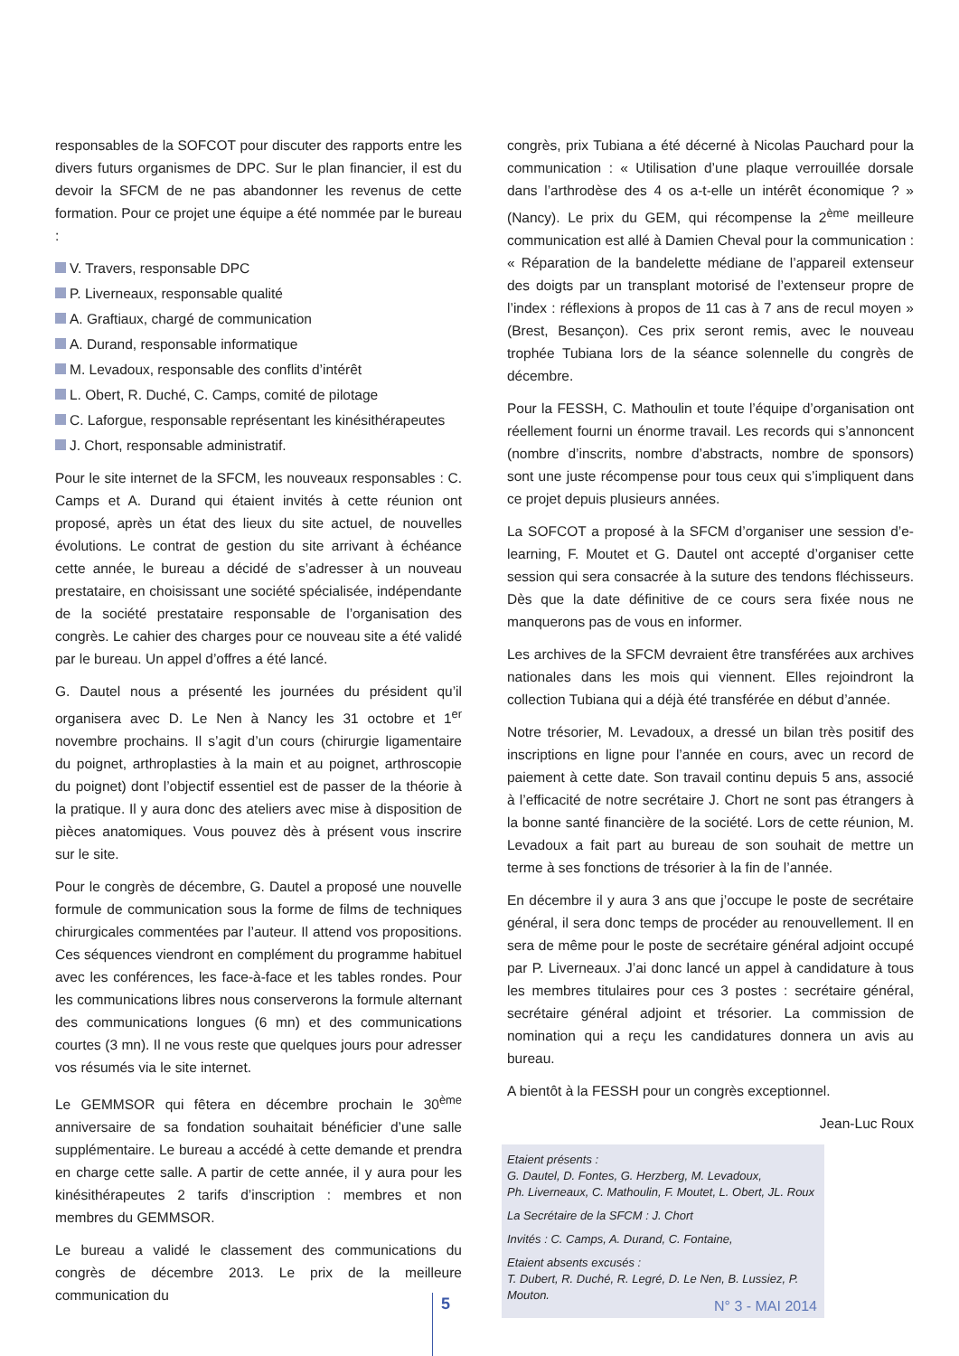responsables de la SOFCOT pour discuter des rapports entre les divers futurs organismes de DPC. Sur le plan financier, il est du devoir la SFCM de ne pas abandonner les revenus de cette formation. Pour ce projet une équipe a été nommée par le bureau :
V. Travers, responsable DPC
P. Liverneaux, responsable qualité
A. Graftiaux, chargé de communication
A. Durand, responsable informatique
M. Levadoux, responsable des conflits d’intérêt
L. Obert, R. Duché, C. Camps, comité de pilotage
C. Laforgue, responsable représentant les kinésithérapeutes
J. Chort, responsable administratif.
Pour le site internet de la SFCM, les nouveaux responsables : C. Camps et A. Durand qui étaient invités à cette réunion ont proposé, après un état des lieux du site actuel, de nouvelles évolutions. Le contrat de gestion du site arrivant à échéance cette année, le bureau a décidé de s’adresser à un nouveau prestataire, en choisissant une société spécialisée, indépendante de la société prestataire responsable de l’organisation des congrès. Le cahier des charges pour ce nouveau site a été validé par le bureau. Un appel d’offres a été lancé.
G. Dautel nous a présenté les journées du président qu’il organisera avec D. Le Nen à Nancy les 31 octobre et 1<sup>er</sup> novembre prochains. Il s’agit d’un cours (chirurgie ligamentaire du poignet, arthroplasties à la main et au poignet, arthroscopie du poignet) dont l’objectif essentiel est de passer de la théorie à la pratique. Il y aura donc des ateliers avec mise à disposition de pièces anatomiques. Vous pouvez dès à présent vous inscrire sur le site.
Pour le congrès de décembre, G. Dautel a proposé une nouvelle formule de communication sous la forme de films de techniques chirurgicales commentées par l’auteur. Il attend vos propositions. Ces séquences viendront en complément du programme habituel avec les conférences, les face-à-face et les tables rondes. Pour les communications libres nous conserverons la formule alternant des communications longues (6 mn) et des communications courtes (3 mn). Il ne vous reste que quelques jours pour adresser vos résumés via le site internet.
Le GEMMSOR qui fêtera en décembre prochain le 30<sup>ème</sup> anniversaire de sa fondation souhaitait bénéficier d’une salle supplémentaire. Le bureau a accédé à cette demande et prendra en charge cette salle. A partir de cette année, il y aura pour les kinésithérapeutes 2 tarifs d’inscription : membres et non membres du GEMMSOR.
Le bureau a validé le classement des communications du congrès de décembre 2013. Le prix de la meilleure communication du
congrès, prix Tubiana a été décerné à Nicolas Pauchard pour la communication : « Utilisation d’une plaque verrouillée dorsale dans l’arthrodèse des 4 os a-t-elle un intérêt économique ? » (Nancy). Le prix du GEM, qui récompense la 2<sup>ème</sup> meilleure communication est allé à Damien Cheval pour la communication : « Réparation de la bandelette médiane de l’appareil extenseur des doigts par un transplant motorisé de l’extenseur propre de l’index : réflexions à propos de 11 cas à 7 ans de recul moyen » (Brest, Besançon). Ces prix seront remis, avec le nouveau trophée Tubiana lors de la séance solennelle du congrès de décembre.
Pour la FESSH, C. Mathoulin et toute l’équipe d’organisation ont réellement fourni un énorme travail. Les records qui s’annoncent (nombre d’inscrits, nombre d’abstracts, nombre de sponsors) sont une juste récompense pour tous ceux qui s’impliquent dans ce projet depuis plusieurs années.
La SOFCOT a proposé à la SFCM d’organiser une session d’e-learning, F. Moutet et G. Dautel ont accepté d’organiser cette session qui sera consacrée à la suture des tendons fléchisseurs. Dès que la date définitive de ce cours sera fixée nous ne manquerons pas de vous en informer.
Les archives de la SFCM devraient être transférées aux archives nationales dans les mois qui viennent. Elles rejoindront la collection Tubiana qui a déjà été transférée en début d’année.
Notre trésorier, M. Levadoux, a dressé un bilan très positif des inscriptions en ligne pour l’année en cours, avec un record de paiement à cette date. Son travail continu depuis 5 ans, associé à l’efficacité de notre secrétaire J. Chort ne sont pas étrangers à la bonne santé financière de la société. Lors de cette réunion, M. Levadoux a fait part au bureau de son souhait de mettre un terme à ses fonctions de trésorier à la fin de l’année.
En décembre il y aura 3 ans que j’occupe le poste de secrétaire général, il sera donc temps de procéder au renouvellement. Il en sera de même pour le poste de secrétaire général adjoint occupé par P. Liverneaux. J’ai donc lancé un appel à candidature à tous les membres titulaires pour ces 3 postes : secrétaire général, secrétaire général adjoint et trésorier. La commission de nomination qui a reçu les candidatures donnera un avis au bureau.
A bientôt à la FESSH pour un congrès exceptionnel.
Jean-Luc Roux
Etaient présents :
G. Dautel, D. Fontes, G. Herzberg, M. Levadoux,
Ph. Liverneaux, C. Mathoulin, F. Moutet, L. Obert, JL. Roux
La Secrétaire de la SFCM : J. Chort
Invités : C. Camps, A. Durand, C. Fontaine,
Etaient absents excusés :
T. Dubert, R. Duché, R. Legré, D. Le Nen, B. Lussiez, P. Mouton.
5 N° 3 - MAI 2014